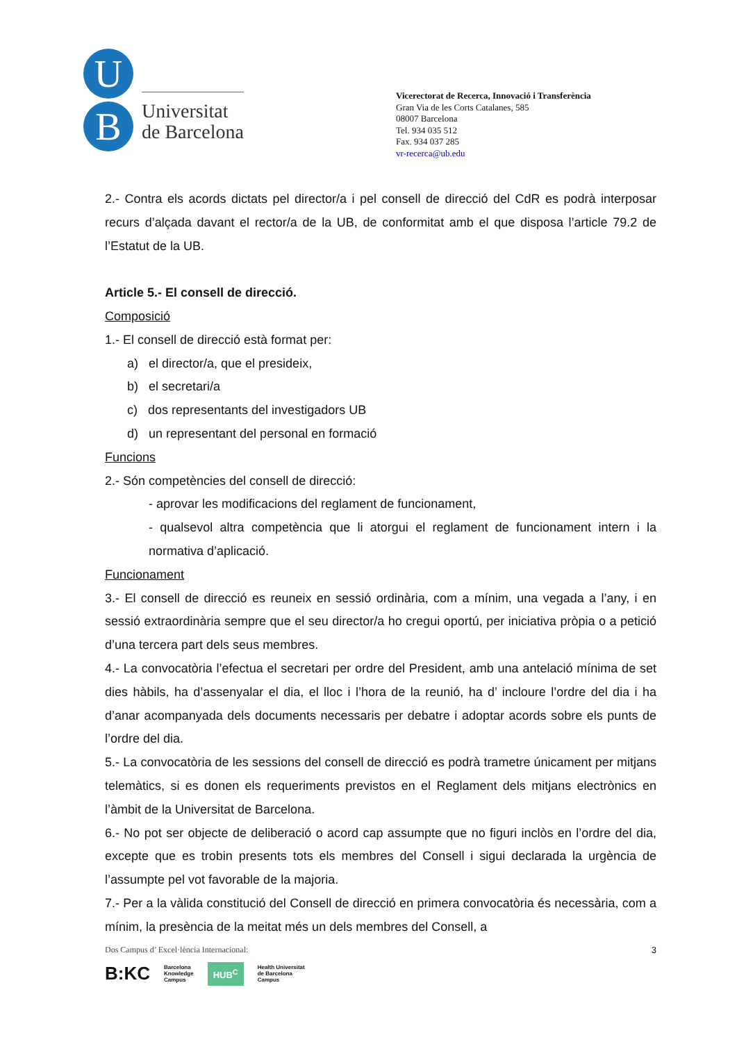U
B
Universitat
de Barcelona
Vicerectorat de Recerca, Innovació i Transferència
Gran Via de les Corts Catalanes, 585
08007 Barcelona
Tel. 934 035 512
Fax. 934 037 285
vr-recerca@ub.edu
2.- Contra els acords dictats pel director/a i pel consell de direcció del CdR es podrà interposar recurs d’alçada davant el rector/a de la UB, de conformitat amb el que disposa l’article 79.2 de l’Estatut de la UB.
Article 5.- El consell de direcció.
Composició
1.- El consell de direcció està format per:
a) el director/a, que el presideix,
b) el secretari/a
c) dos representants del investigadors UB
d) un representant del personal en formació
Funcions
2.- Són competències del consell de direcció:
- aprovar les modificacions del reglament de funcionament,
- qualsevol altra competència que li atorgui el reglament de funcionament intern i la normativa d’aplicació.
Funcionament
3.- El consell de direcció es reuneix en sessió ordinària, com a mínim, una vegada a l’any, i en sessió extraordinària sempre que el seu director/a ho cregui oportú, per iniciativa pròpia o a petició d’una tercera part dels seus membres.
4.- La convocatòria l’efectua el secretari per ordre del President, amb una antelació mínima de set dies hàbils, ha d’assenyalar el dia, el lloc i l’hora de la reunió, ha d’ incloure l’ordre del dia i ha d’anar acompanyada dels documents necessaris per debatre i adoptar acords sobre els punts de l’ordre del dia.
5.- La convocatòria de les sessions del consell de direcció es podrà trametre únicament per mitjans telemàtics, si es donen els requeriments previstos en el Reglament dels mitjans electrònics en l’àmbit de la Universitat de Barcelona.
6.- No pot ser objecte de deliberació o acord cap assumpte que no figuri inclòs en l’ordre del dia, excepte que es trobin presents tots els membres del Consell i sigui declarada la urgència de l’assumpte pel vot favorable de la majoria.
7.- Per a la vàlida constitució del Consell de direcció en primera convocatòria és necessària, com a mínim, la presència de la meitat més un dels membres del Consell, a
Dos Campus d’ Excel·lència Internacional:
B:KC Barcelona
Knowledge
Campus HUB<sup>C</sup> Health Universitat
de Barcelona
Campus
3